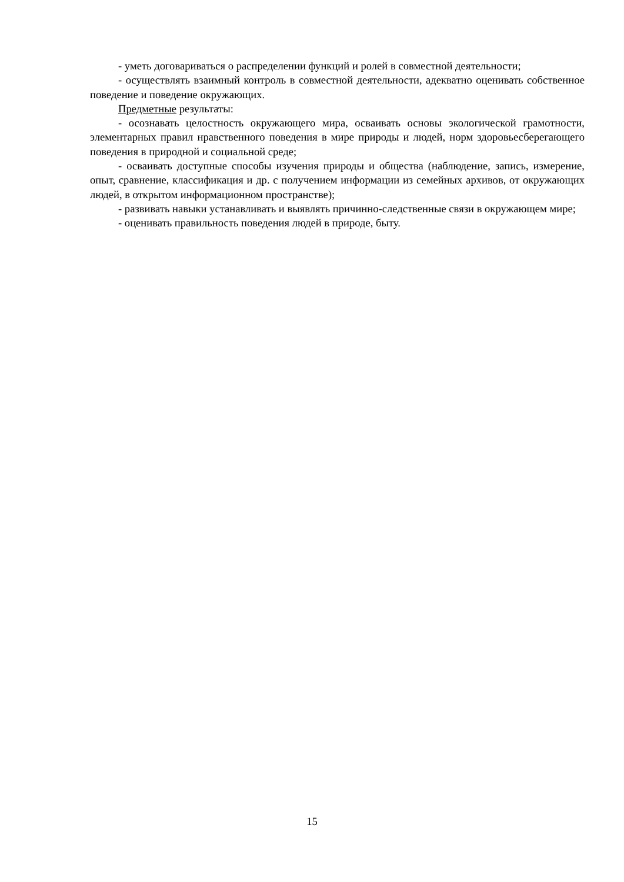- уметь договариваться о распределении функций и ролей в совместной деятельности;
- осуществлять взаимный контроль в совместной деятельности, адекватно оценивать собственное поведение и поведение окружающих.
Предметные результаты:
- осознавать целостность окружающего мира, осваивать основы экологической грамотности, элементарных правил нравственного поведения в мире природы и людей, норм здоровьесберегающего поведения в природной и социальной среде;
- осваивать доступные способы изучения природы и общества (наблюдение, запись, измерение, опыт, сравнение, классификация и др. с получением информации из семейных архивов, от окружающих людей, в открытом информационном пространстве);
- развивать навыки устанавливать и выявлять причинно-следственные связи в окружающем мире;
- оценивать правильность поведения людей в природе, быту.
15